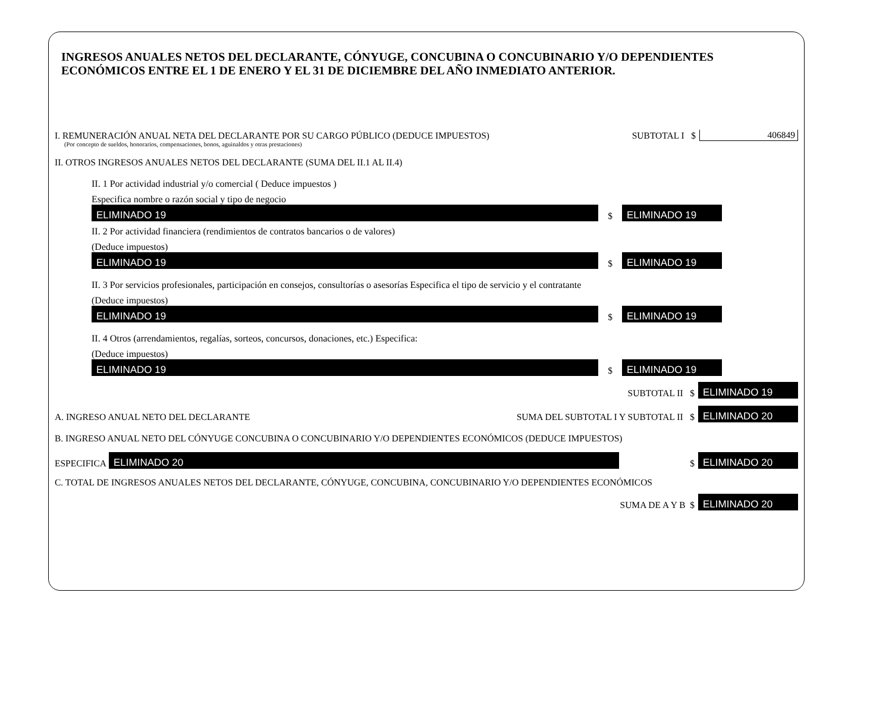INGRESOS ANUALES NETOS DEL DECLARANTE, CÓNYUGE, CONCUBINA O CONCUBINARIO Y/O DEPENDIENTES ECONÓMICOS ENTRE EL 1 DE ENERO Y EL 31 DE DICIEMBRE DEL AÑO INMEDIATO ANTERIOR.
I. REMUNERACIÓN ANUAL NETA DEL DECLARANTE POR SU CARGO PÚBLICO (DEDUCE IMPUESTOS) SUBTOTAL I $ 406849
(Por concepto de sueldos, honorarios, compensaciones, bonos, aguinaldos y otras prestaciones)
II. OTROS INGRESOS ANUALES NETOS DEL DECLARANTE (SUMA DEL II.1 AL II.4)
II. 1 Por actividad industrial y/o comercial ( Deduce impuestos )
Especifica nombre o razón social y tipo de negocio
ELIMINADO 19
$
ELIMINADO 19
II. 2 Por actividad financiera (rendimientos de contratos bancarios o de valores)
(Deduce impuestos)
ELIMINADO 19
$
ELIMINADO 19
II. 3 Por servicios profesionales, participación en consejos, consultorías o asesorías Especifica el tipo de servicio y el contratante
(Deduce impuestos)
ELIMINADO 19
$
ELIMINADO 19
II. 4 Otros (arrendamientos, regalías, sorteos, concursos, donaciones, etc.) Especifica:
(Deduce impuestos)
ELIMINADO 19
$
ELIMINADO 19
SUBTOTAL II $
ELIMINADO 19
A. INGRESO ANUAL NETO DEL DECLARANTE SUMA DEL SUBTOTAL I Y SUBTOTAL II $
ELIMINADO 20
B. INGRESO ANUAL NETO DEL CÓNYUGE CONCUBINA O CONCUBINARIO Y/O DEPENDIENTES ECONÓMICOS (DEDUCE IMPUESTOS)
ESPECIFICA
ELIMINADO 20
$
ELIMINADO 20
C. TOTAL DE INGRESOS ANUALES NETOS DEL DECLARANTE, CÓNYUGE, CONCUBINA, CONCUBINARIO Y/O DEPENDIENTES ECONÓMICOS
SUMA DE A Y B $
ELIMINADO 20